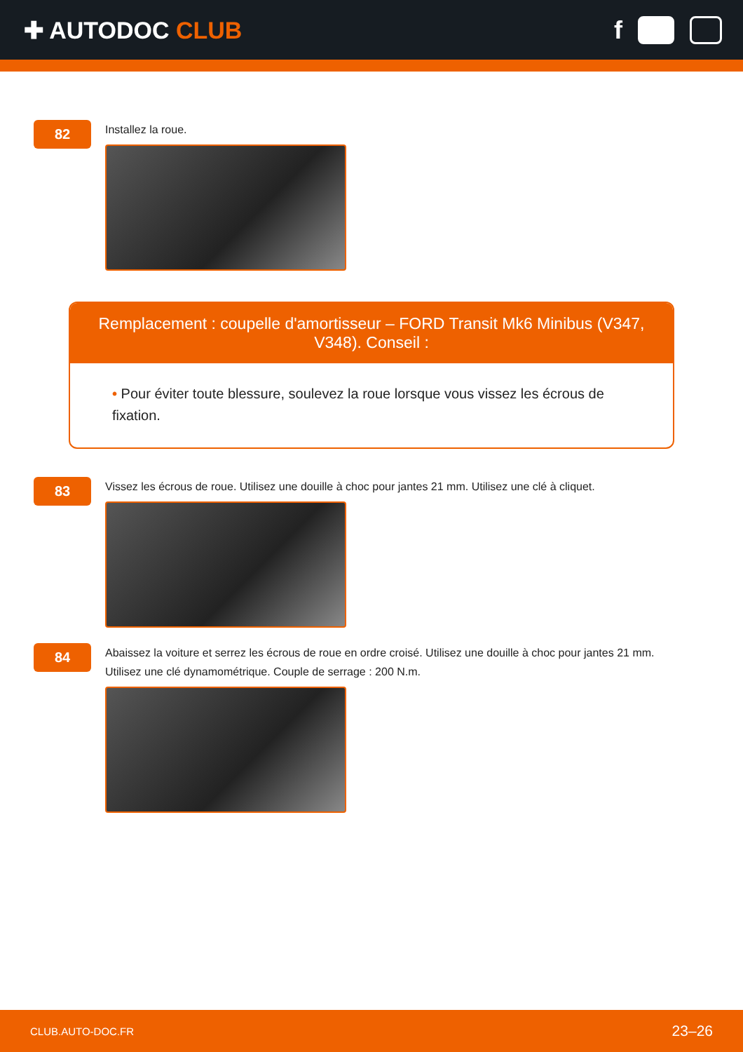✚ AUTODOC CLUB f
82
Installez la roue.
Remplacement : coupelle d'amortisseur – FORD Transit Mk6 Minibus (V347, V348). Conseil :
• Pour éviter toute blessure, soulevez la roue lorsque vous vissez les écrous de fixation.
83
Vissez les écrous de roue. Utilisez une douille à choc pour jantes 21 mm. Utilisez une clé à cliquet.
84
Abaissez la voiture et serrez les écrous de roue en ordre croisé. Utilisez une douille à choc pour jantes 21 mm.
Utilisez une clé dynamométrique. Couple de serrage : 200 N.m.
CLUB.AUTO-DOC.FR 23–26